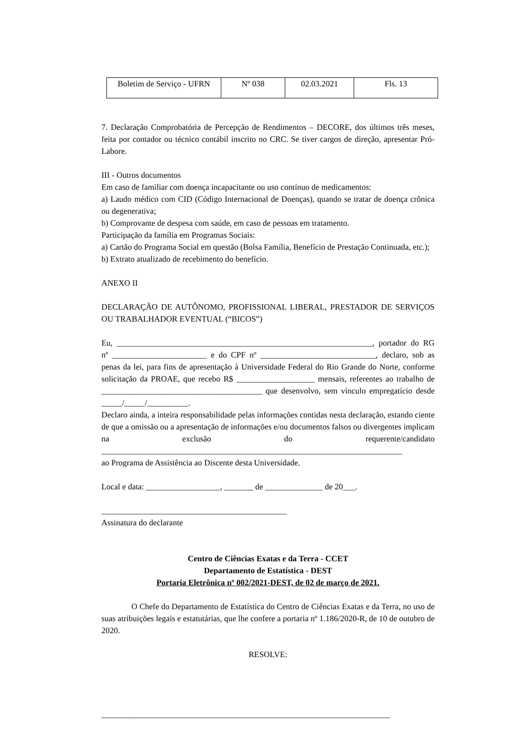| Boletim de Serviço - UFRN | Nº 038 | 02.03.2021 | Fls. 13 |
7. Declaração Comprobatória de Percepção de Rendimentos – DECORE, dos últimos três meses, feita por contador ou técnico contábil inscrito no CRC. Se tiver cargos de direção, apresentar Pró-Labore.
III - Outros documentos
Em caso de familiar com doença incapacitante ou uso contínuo de medicamentos:
a) Laudo médico com CID (Código Internacional de Doenças), quando se tratar de doença crônica ou degenerativa;
b) Comprovante de despesa com saúde, em caso de pessoas em tratamento.
Participação da família em Programas Sociais:
a) Cartão do Programa Social em questão (Bolsa Família, Benefício de Prestação Continuada, etc.);
b) Extrato atualizado de recebimento do benefício.
ANEXO II
DECLARAÇÃO DE AUTÔNOMO, PROFISSIONAL LIBERAL, PRESTADOR DE SERVIÇOS OU TRABALHADOR EVENTUAL (“BICOS”)
Eu, ______________________________________________________________, portador do RG nº _______________________ e do CPF nº ____________________________, declaro, sob as penas da lei, para fins de apresentação à Universidade Federal do Rio Grande do Norte, conforme solicitação da PROAE, que recebo R$ ___________________ mensais, referentes ao trabalho de _______________________________________ que desenvolvo, sem vínculo empregatício desde _____/_____/__________.
Declaro ainda, a inteira responsabilidade pelas informações contidas nesta declaração, estando ciente de que a omissão ou a apresentação de informações e/ou documentos falsos ou divergentes implicam na exclusão do requerente/candidato _________________________________________________________________________
ao Programa de Assistência ao Discente desta Universidade.
Local e data: __________________, _______ de ______________ de 20___.
_____________________________________________
Assinatura do declarante
Centro de Ciências Exatas e da Terra - CCET
Departamento de Estatística - DEST
Portaria Eletrônica nº 002/2021-DEST, de 02 de março de 2021.
O Chefe do Departamento de Estatística do Centro de Ciências Exatas e da Terra, no uso de suas atribuições legais e estatutárias, que lhe confere a portaria nº 1.186/2020-R, de 10 de outubro de 2020.
RESOLVE:
______________________________________________________________________